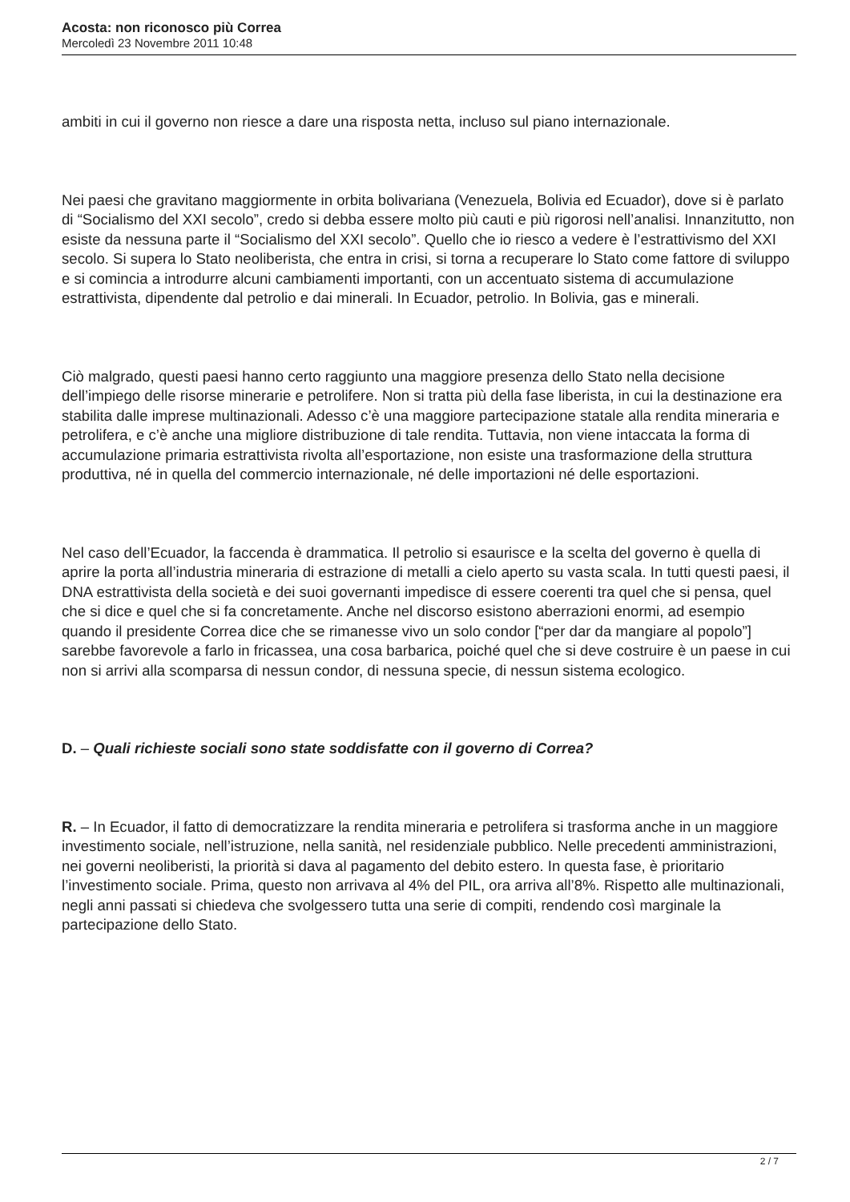Acosta: non riconosco più Correa
Mercoledì 23 Novembre 2011 10:48
ambiti in cui il governo non riesce a dare una risposta netta, incluso sul piano internazionale.
Nei paesi che gravitano maggiormente in orbita bolivariana (Venezuela, Bolivia ed Ecuador), dove si è parlato di “Socialismo del XXI secolo”, credo si debba essere molto più cauti e più rigorosi nell’analisi. Innanzitutto, non esiste da nessuna parte il “Socialismo del XXI secolo”. Quello che io riesco a vedere è l’estrattivismo del XXI secolo. Si supera lo Stato neoliberista, che entra in crisi, si torna a recuperare lo Stato come fattore di sviluppo e si comincia a introdurre alcuni cambiamenti importanti, con un accentuato sistema di accumulazione estrattivista, dipendente dal petrolio e dai minerali. In Ecuador, petrolio. In Bolivia, gas e minerali.
Ciò malgrado, questi paesi hanno certo raggiunto una maggiore presenza dello Stato nella decisione dell’impiego delle risorse minerarie e petrolifere. Non si tratta più della fase liberista, in cui la destinazione era stabilita dalle imprese multinazionali. Adesso c’è una maggiore partecipazione statale alla rendita mineraria e petrolifera, e c’è anche una migliore distribuzione di tale rendita. Tuttavia, non viene intaccata la forma di accumulazione primaria estrattivista rivolta all’esportazione, non esiste una trasformazione della struttura produttiva, né in quella del commercio internazionale, né delle importazioni né delle esportazioni.
Nel caso dell’Ecuador, la faccenda è drammatica. Il petrolio si esaurisce e la scelta del governo è quella di aprire la porta all’industria mineraria di estrazione di metalli a cielo aperto su vasta scala. In tutti questi paesi, il DNA estrattivista della società e dei suoi governanti impedisce di essere coerenti tra quel che si pensa, quel che si dice e quel che si fa concretamente. Anche nel discorso esistono aberrazioni enormi, ad esempio quando il presidente Correa dice che se rimanesse vivo un solo condor [“per dar da mangiare al popolo”] sarebbe favorevole a farlo in fricassea, una cosa barbarica, poiché quel che si deve costruire è un paese in cui non si arrivi alla scomparsa di nessun condor, di nessuna specie, di nessun sistema ecologico.
D. – Quali richieste sociali sono state soddisfatte con il governo di Correa?
R. – In Ecuador, il fatto di democratizzare la rendita mineraria e petrolifera si trasforma anche in un maggiore investimento sociale, nell’istruzione, nella sanità, nel residenziale pubblico. Nelle precedenti amministrazioni, nei governi neoliberisti, la priorità si dava al pagamento del debito estero. In questa fase, è prioritario l’investimento sociale. Prima, questo non arrivava al 4% del PIL, ora arriva all’8%. Rispetto alle multinazionali, negli anni passati si chiedeva che svolgessero tutta una serie di compiti, rendendo così marginale la partecipazione dello Stato.
2 / 7